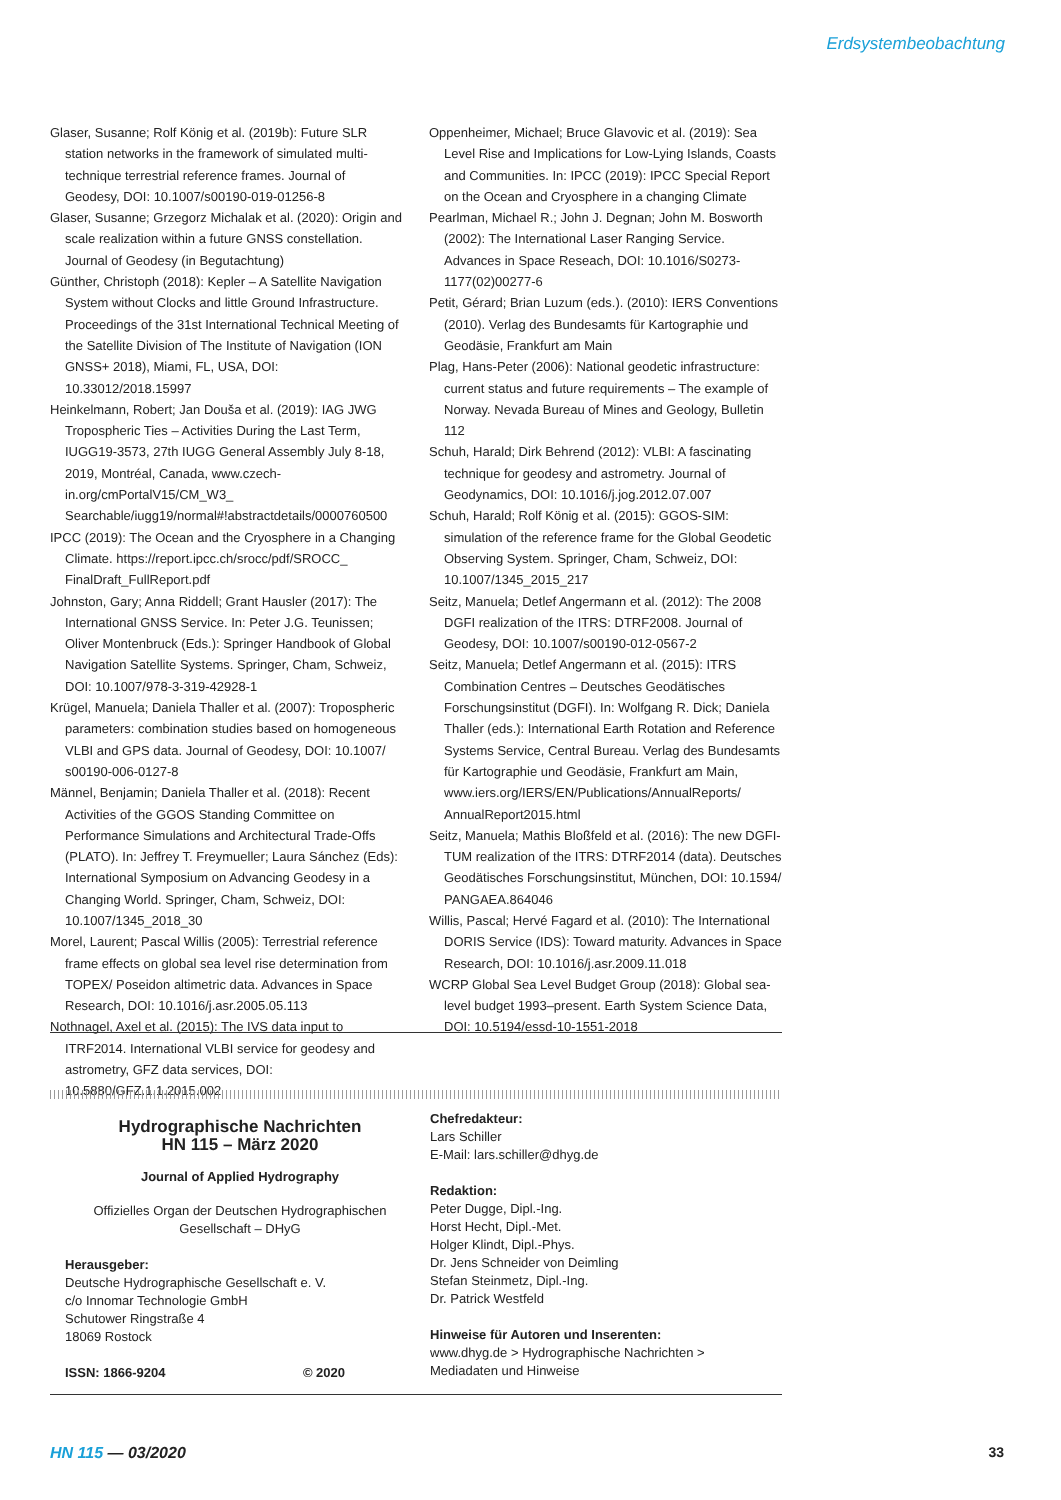Erdsystembeobachtung
Glaser, Susanne; Rolf König et al. (2019b): Future SLR station networks in the framework of simulated multi-technique terrestrial reference frames. Journal of Geodesy, DOI: 10.1007/s00190-019-01256-8
Glaser, Susanne; Grzegorz Michalak et al. (2020): Origin and scale realization within a future GNSS constellation. Journal of Geodesy (in Begutachtung)
Günther, Christoph (2018): Kepler – A Satellite Navigation System without Clocks and little Ground Infrastructure. Proceedings of the 31st International Technical Meeting of the Satellite Division of The Institute of Navigation (ION GNSS+ 2018), Miami, FL, USA, DOI: 10.33012/2018.15997
Heinkelmann, Robert; Jan Douša et al. (2019): IAG JWG Tropospheric Ties – Activities During the Last Term, IUGG19-3573, 27th IUGG General Assembly July 8-18, 2019, Montréal, Canada, www.czech-in.org/cmPortalV15/CM_W3_ Searchable/iugg19/normal#!abstractdetails/0000760500
IPCC (2019): The Ocean and the Cryosphere in a Changing Climate. https://report.ipcc.ch/srocc/pdf/SROCC_ FinalDraft_FullReport.pdf
Johnston, Gary; Anna Riddell; Grant Hausler (2017): The International GNSS Service. In: Peter J.G. Teunissen; Oliver Montenbruck (Eds.): Springer Handbook of Global Navigation Satellite Systems. Springer, Cham, Schweiz, DOI: 10.1007/978-3-319-42928-1
Krügel, Manuela; Daniela Thaller et al. (2007): Tropospheric parameters: combination studies based on homogeneous VLBI and GPS data. Journal of Geodesy, DOI: 10.1007/ s00190-006-0127-8
Männel, Benjamin; Daniela Thaller et al. (2018): Recent Activities of the GGOS Standing Committee on Performance Simulations and Architectural Trade-Offs (PLATO). In: Jeffrey T. Freymueller; Laura Sánchez (Eds): International Symposium on Advancing Geodesy in a Changing World. Springer, Cham, Schweiz, DOI: 10.1007/1345_2018_30
Morel, Laurent; Pascal Willis (2005): Terrestrial reference frame effects on global sea level rise determination from TOPEX/ Poseidon altimetric data. Advances in Space Research, DOI: 10.1016/j.asr.2005.05.113
Nothnagel, Axel et al. (2015): The IVS data input to ITRF2014. International VLBI service for geodesy and astrometry, GFZ data services, DOI: 10.5880/GFZ.1.1.2015.002
Oppenheimer, Michael; Bruce Glavovic et al. (2019): Sea Level Rise and Implications for Low-Lying Islands, Coasts and Communities. In: IPCC (2019): IPCC Special Report on the Ocean and Cryosphere in a changing Climate
Pearlman, Michael R.; John J. Degnan; John M. Bosworth (2002): The International Laser Ranging Service. Advances in Space Reseach, DOI: 10.1016/S0273-1177(02)00277-6
Petit, Gérard; Brian Luzum (eds.). (2010): IERS Conventions (2010). Verlag des Bundesamts für Kartographie und Geodäsie, Frankfurt am Main
Plag, Hans-Peter (2006): National geodetic infrastructure: current status and future requirements – The example of Norway. Nevada Bureau of Mines and Geology, Bulletin 112
Schuh, Harald; Dirk Behrend (2012): VLBI: A fascinating technique for geodesy and astrometry. Journal of Geodynamics, DOI: 10.1016/j.jog.2012.07.007
Schuh, Harald; Rolf König et al. (2015): GGOS-SIM: simulation of the reference frame for the Global Geodetic Observing System. Springer, Cham, Schweiz, DOI: 10.1007/1345_2015_217
Seitz, Manuela; Detlef Angermann et al. (2012): The 2008 DGFI realization of the ITRS: DTRF2008. Journal of Geodesy, DOI: 10.1007/s00190-012-0567-2
Seitz, Manuela; Detlef Angermann et al. (2015): ITRS Combination Centres – Deutsches Geodätisches Forschungsinstitut (DGFI). In: Wolfgang R. Dick; Daniela Thaller (eds.): International Earth Rotation and Reference Systems Service, Central Bureau. Verlag des Bundesamts für Kartographie und Geodäsie, Frankfurt am Main, www.iers.org/IERS/EN/Publications/AnnualReports/ AnnualReport2015.html
Seitz, Manuela; Mathis Bloßfeld et al. (2016): The new DGFI-TUM realization of the ITRS: DTRF2014 (data). Deutsches Geodätisches Forschungsinstitut, München, DOI: 10.1594/ PANGAEA.864046
Willis, Pascal; Hervé Fagard et al. (2010): The International DORIS Service (IDS): Toward maturity. Advances in Space Research, DOI: 10.1016/j.asr.2009.11.018
WCRP Global Sea Level Budget Group (2018): Global sea-level budget 1993–present. Earth System Science Data, DOI: 10.5194/essd-10-1551-2018
Hydrographische Nachrichten
HN 115 – März 2020
Journal of Applied Hydrography
Offizielles Organ der Deutschen Hydrographischen
Gesellschaft – DHyG
Herausgeber:
Deutsche Hydrographische Gesellschaft e. V.
c/o Innomar Technologie GmbH
Schutower Ringstraße 4
18069 Rostock
ISSN: 1866-9204 © 2020
Chefredakteur:
Lars Schiller
E-Mail: lars.schiller@dhyg.de
Redaktion:
Peter Dugge, Dipl.-Ing.
Horst Hecht, Dipl.-Met.
Holger Klindt, Dipl.-Phys.
Dr. Jens Schneider von Deimling
Stefan Steinmetz, Dipl.-Ing.
Dr. Patrick Westfeld
Hinweise für Autoren und Inserenten:
www.dhyg.de > Hydrographische Nachrichten >
Mediadaten und Hinweise
HN 115 — 03/2020 33